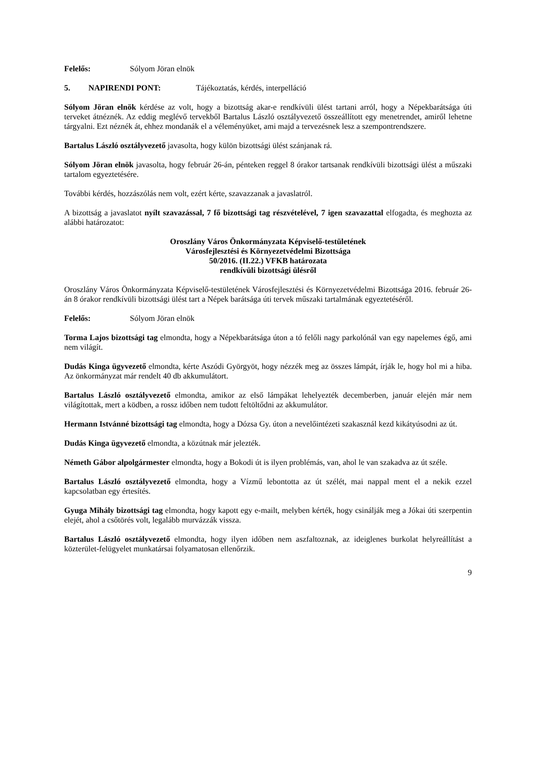Felelős: Sólyom Jöran elnök
5. NAPIRENDI PONT: Tájékoztatás, kérdés, interpelláció
Sólyom Jöran elnök kérdése az volt, hogy a bizottság akar-e rendkívüli ülést tartani arról, hogy a Népekbarátsága úti terveket átnéznék. Az eddig meglévő tervekből Bartalus László osztályvezető összeállított egy menetrendet, amiről lehetne tárgyalni. Ezt néznék át, ehhez mondanák el a véleményüket, ami majd a tervezésnek lesz a szempontrendszere.
Bartalus László osztályvezető javasolta, hogy külön bizottsági ülést szánjanak rá.
Sólyom Jöran elnök javasolta, hogy február 26-án, pénteken reggel 8 órakor tartsanak rendkívüli bizottsági ülést a műszaki tartalom egyeztetésére.
További kérdés, hozzászólás nem volt, ezért kérte, szavazzanak a javaslatról.
A bizottság a javaslatot nyílt szavazással, 7 fő bizottsági tag részvételével, 7 igen szavazattal elfogadta, és meghozta az alábbi határozatot:
Oroszlány Város Önkormányzata Képviselő-testületének
Városfejlesztési és Környezetvédelmi Bizottsága
50/2016. (II.22.) VFKB határozata
rendkívüli bizottsági ülésről
Oroszlány Város Önkormányzata Képviselő-testületének Városfejlesztési és Környezetvédelmi Bizottsága 2016. február 26-án 8 órakor rendkívüli bizottsági ülést tart a Népek barátsága úti tervek műszaki tartalmának egyeztetéséről.
Felelős: Sólyom Jöran elnök
Torma Lajos bizottsági tag elmondta, hogy a Népekbarátsága úton a tó felőli nagy parkolónál van egy napelemes égő, ami nem világít.
Dudás Kinga ügyvezető elmondta, kérte Aszódi Györgyöt, hogy nézzék meg az összes lámpát, írják le, hogy hol mi a hiba. Az önkormányzat már rendelt 40 db akkumulátort.
Bartalus László osztályvezető elmondta, amikor az első lámpákat lehelyezték decemberben, január elején már nem világítottak, mert a ködben, a rossz időben nem tudott feltöltődni az akkumulátor.
Hermann Istvánné bizottsági tag elmondta, hogy a Dózsa Gy. úton a nevelőintézeti szakasznál kezd kikátyúsodni az út.
Dudás Kinga ügyvezető elmondta, a közútnak már jelezték.
Németh Gábor alpolgármester elmondta, hogy a Bokodi út is ilyen problémás, van, ahol le van szakadva az út széle.
Bartalus László osztályvezető elmondta, hogy a Vízmű lebontotta az út szélét, mai nappal ment el a nekik ezzel kapcsolatban egy értesítés.
Gyuga Mihály bizottsági tag elmondta, hogy kapott egy e-mailt, melyben kérték, hogy csinálják meg a Jókai úti szerpentin elejét, ahol a csőtörés volt, legalább murvázzák vissza.
Bartalus László osztályvezető elmondta, hogy ilyen időben nem aszfaltoznak, az ideiglenes burkolat helyreállítást a közterület-felügyelet munkatársai folyamatosan ellenőrzik.
9